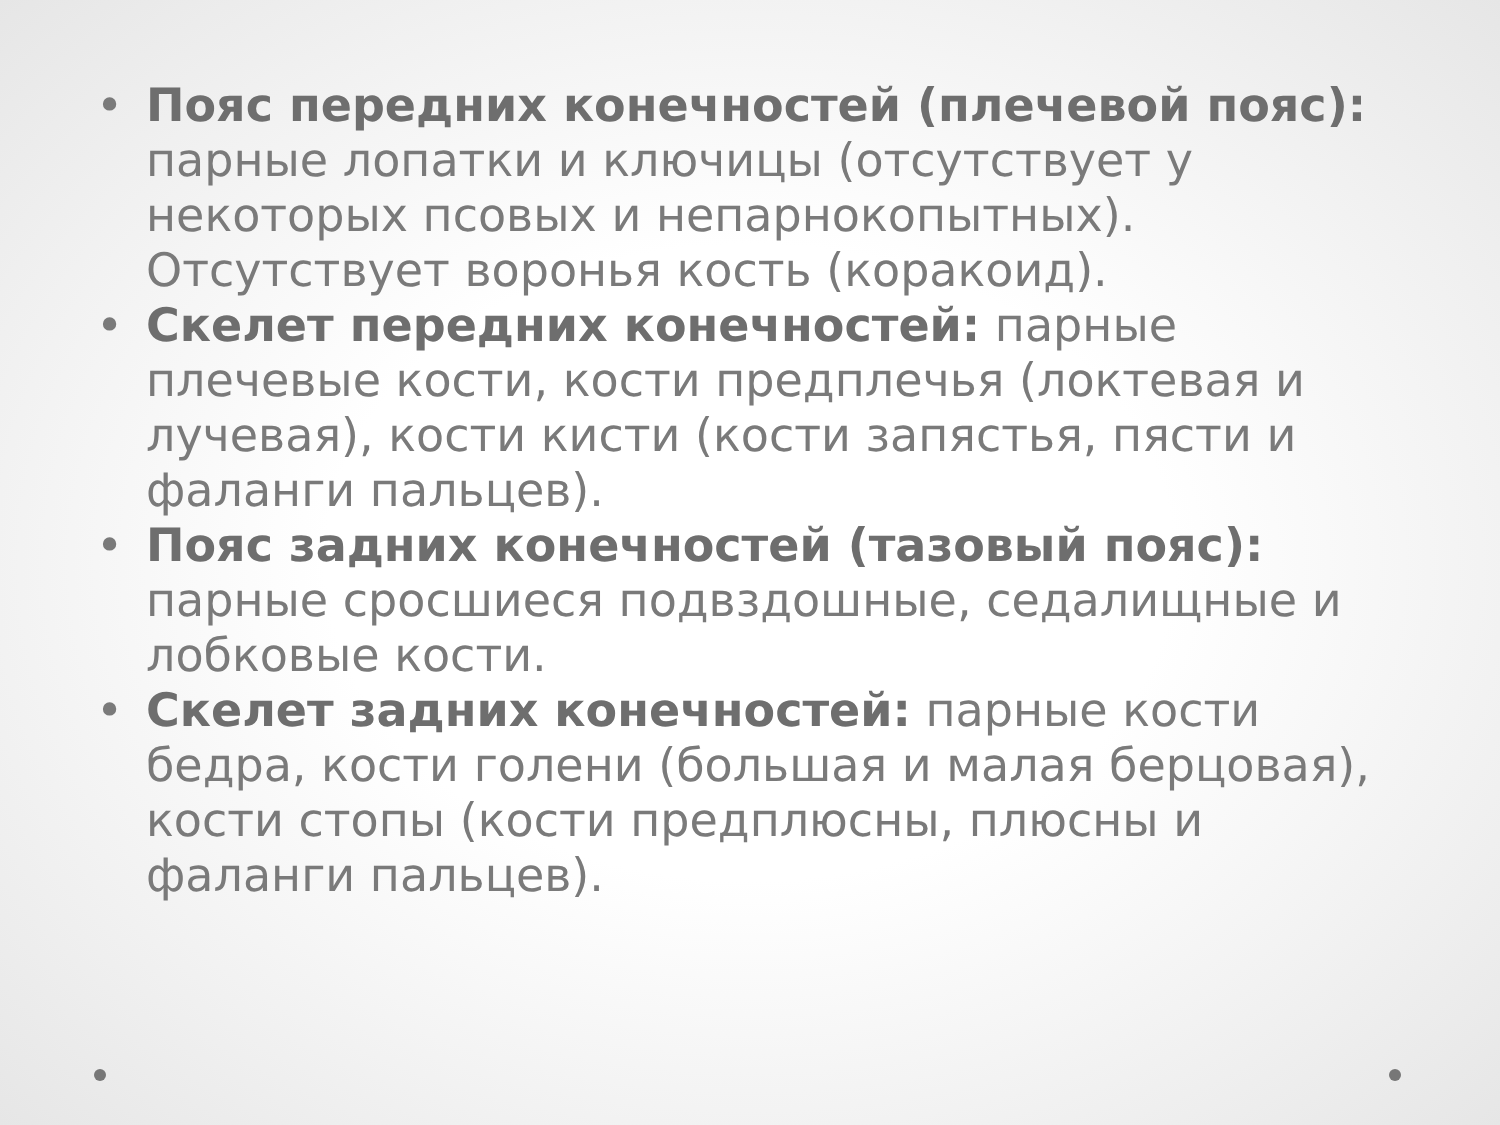• Пояс передних конечностей (плечевой пояс): парные лопатки и ключицы (отсутствует у некоторых псовых и непарнокопытных). Отсутствует воронья кость (коракоид).
• Скелет передних конечностей: парные плечевые кости, кости предплечья (локтевая и лучевая), кости кисти (кости запястья, пясти и фаланги пальцев).
• Пояс задних конечностей (тазовый пояс): парные сросшиеся подвздошные, седалищные и лобковые кости.
• Скелет задних конечностей: парные кости бедра, кости голени (большая и малая берцовая), кости стопы (кости предплюсны, плюсны и фаланги пальцев).